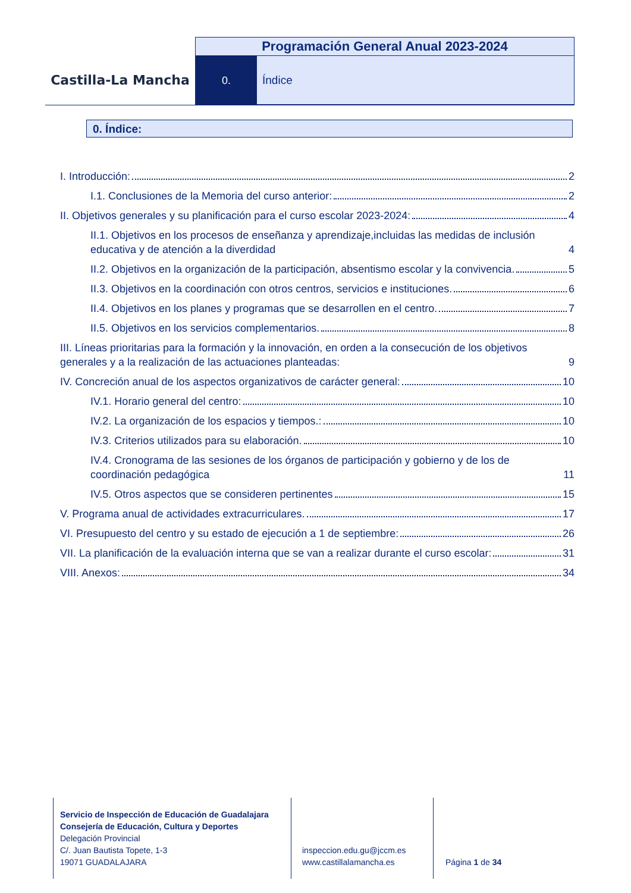Castilla-La Mancha
Programación General Anual 2023-2024
0. Índice
0. Índice:
I. Introducción: 2
I.1. Conclusiones de la Memoria del curso anterior: 2
II. Objetivos generales y su planificación para el curso escolar 2023-2024: 4
II.1. Objetivos en los procesos de enseñanza y aprendizaje,incluidas las medidas de inclusión educativa y de atención a la diverdidad 4
II.2. Objetivos en la organización de la participación, absentismo escolar y la convivencia. 5
II.3. Objetivos en la coordinación con otros centros, servicios e instituciones. 6
II.4. Objetivos en los planes y programas que se desarrollen en el centro. 7
II.5. Objetivos en los servicios complementarios. 8
III. Líneas prioritarias para la formación y la innovación, en orden a la consecución de los objetivos generales y a la realización de las actuaciones planteadas: 9
IV. Concreción anual de los aspectos organizativos de carácter general: 10
IV.1. Horario general del centro: 10
IV.2. La organización de los espacios y tiempos.: 10
IV.3. Criterios utilizados para su elaboración. 10
IV.4. Cronograma de las sesiones de los órganos de participación y gobierno y de los de coordinación pedagógica 11
IV.5. Otros aspectos que se consideren pertinentes 15
V. Programa anual de actividades extracurriculares. 17
VI. Presupuesto del centro y su estado de ejecución a 1 de septiembre: 26
VII. La planificación de la evaluación interna que se van a realizar durante el curso escolar: 31
VIII. Anexos: 34
Servicio de Inspección de Educación de Guadalajara
Consejería de Educación, Cultura y Deportes
Delegación Provincial
C/. Juan Bautista Topete, 1-3
19071 GUADALAJARA
inspeccion.edu.gu@jccm.es
www.castillalamancha.es
Página 1 de 34